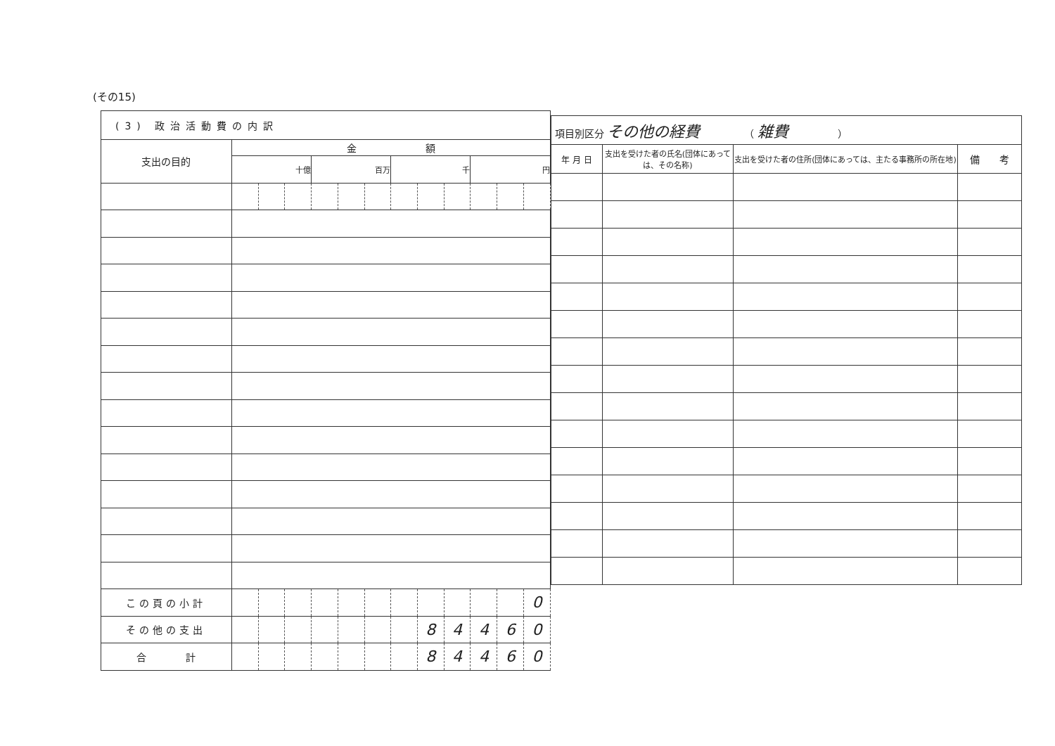(その15)
| (3) 政治活動費の内訳 | | | | | | | | | | | | |
| --- | --- | --- | --- | --- | --- | --- | --- | --- | --- | --- | --- | --- |
| 支出の目的 | 金 額 | | | | | | | | | | | |
| | 十億 | | | 百万 | | | 千 | | | 円 | | |
| この頁の小計 | | | | | | | | | | | | 0 |
| その他の支出 | | | | | | | | 8 | 4 | 4 | 6 | 0 |
| 合 計 | | | | | | | | 8 | 4 | 4 | 6 | 0 |
| 項目別区分 その他の経費 （ 雑費 ） | | | |
| --- | --- | --- | --- |
| 年 月 日 | 支出を受けた者の氏名(団体にあっては、その名称) | 支出を受けた者の住所(団体にあっては、主たる事務所の所在地) | 備 考 |